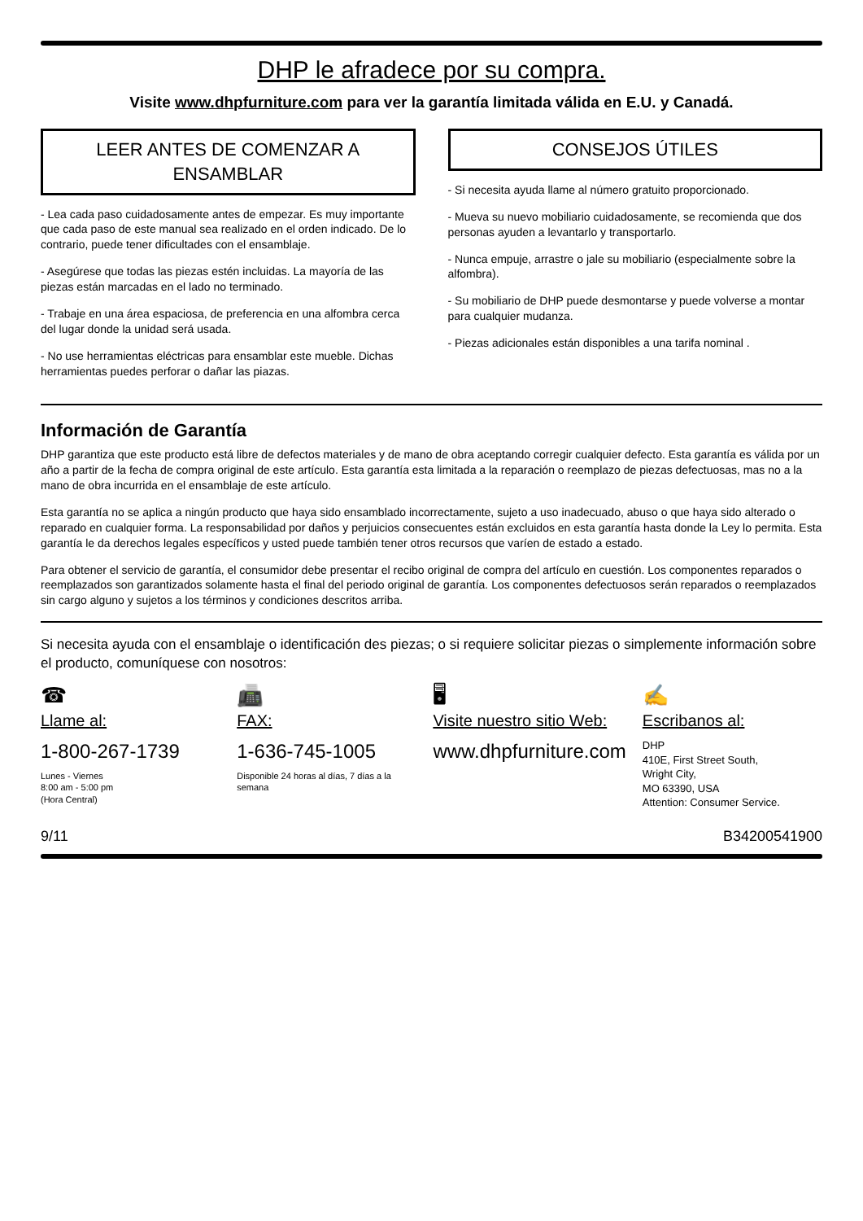DHP le afradece por su compra.
Visite www.dhpfurniture.com para ver la garantía limitada válida en E.U. y Canadá.
LEER ANTES DE COMENZAR A ENSAMBLAR
- Lea cada paso cuidadosamente antes de empezar. Es muy importante que cada paso de este manual sea realizado en el orden indicado. De lo contrario, puede tener dificultades con el ensamblaje.
- Asegúrese que todas las piezas estén incluidas. La mayoría de las piezas están marcadas en el lado no terminado.
- Trabaje en una área espaciosa, de preferencia en una alfombra cerca del lugar donde la unidad será usada.
- No use herramientas eléctricas para ensamblar este mueble. Dichas herramientas puedes perforar o dañar las piazas.
CONSEJOS ÚTILES
- Si necesita ayuda llame al número gratuito proporcionado.
- Mueva su nuevo mobiliario cuidadosamente, se recomienda que dos personas ayuden a levantarlo y transportarlo.
- Nunca empuje, arrastre o jale su mobiliario (especialmente sobre la alfombra).
- Su mobiliario de DHP puede desmontarse y puede volverse a montar para cualquier mudanza.
- Piezas adicionales están disponibles a una tarifa nominal .
Información de Garantía
DHP garantiza que este producto está libre de defectos materiales y de mano de obra aceptando corregir cualquier defecto. Esta garantía es válida por un año a partir de la fecha de compra original de este artículo. Esta garantía esta limitada a la reparación o reemplazo de piezas defectuosas, mas no a la mano de obra incurrida en el ensamblaje de este artículo.
Esta garantía no se aplica a ningún producto que haya sido ensamblado incorrectamente, sujeto a uso inadecuado, abuso o que haya sido alterado o reparado en cualquier forma. La responsabilidad por daños y perjuicios consecuentes están excluidos en esta garantía hasta donde la Ley lo permita. Esta garantía le da derechos legales específicos y usted puede también tener otros recursos que varíen de estado a estado.
Para obtener el servicio de garantía, el consumidor debe presentar el recibo original de compra del artículo en cuestión. Los componentes reparados o reemplazados son garantizados solamente hasta el final del periodo original de garantía. Los componentes defectuosos serán reparados o reemplazados sin cargo alguno y sujetos a los términos y condiciones descritos arriba.
Si necesita ayuda con el ensamblaje o identificación des piezas; o si requiere solicitar piezas o simplemente información sobre el producto, comuníquese con nosotros:
☎
Llame al:
1-800-267-1739
Lunes - Viernes
8:00 am - 5:00 pm
(Hora Central)
📠
FAX:
1-636-745-1005
Disponible 24 horas al días, 7 días a la semana
🖥
Visite nuestro sitio Web:
www.dhpfurniture.com
✍
Escribanos al:
DHP
410E, First Street South,
Wright City,
MO 63390, USA
Attention: Consumer Service.
9/11 B34200541900